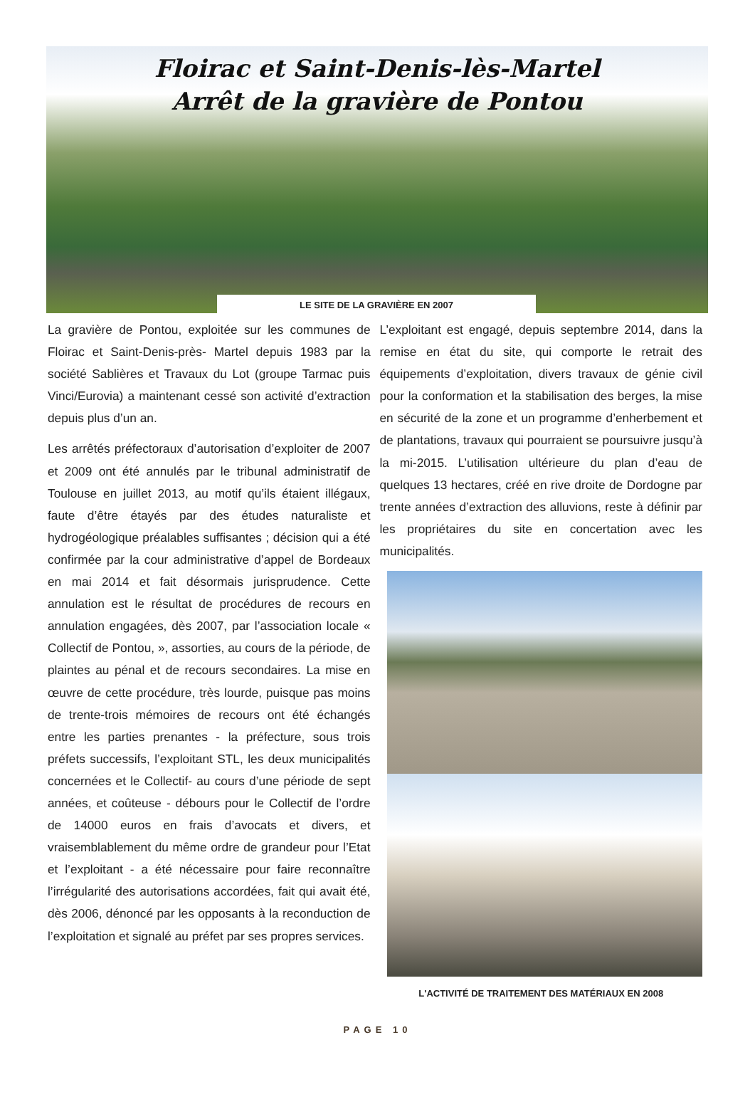Floirac et Saint-Denis-lès-Martel
Arrêt de la gravière de Pontou
LE SITE DE LA GRAVIÈRE EN 2007
La gravière de Pontou, exploitée sur les communes de Floirac et Saint-Denis-près- Martel depuis 1983 par la société Sablières et Travaux du Lot (groupe Tarmac puis Vinci/Eurovia) a maintenant cessé son activité d’extraction depuis plus d’un an.
Les arrêtés préfectoraux d’autorisation d’exploiter de 2007 et 2009 ont été annulés par le tribunal administratif de Toulouse en juillet 2013, au motif qu’ils étaient illégaux, faute d’être étayés par des études naturaliste et hydrogéologique préalables suffisantes ; décision qui a été confirmée par la cour administrative d’appel de Bordeaux en mai 2014 et fait désormais jurisprudence. Cette annulation est le résultat de procédures de recours en annulation engagées, dès 2007, par l’association locale « Collectif de Pontou, », assorties, au cours de la période, de plaintes au pénal et de recours secondaires. La mise en œuvre de cette procédure, très lourde, puisque pas moins de trente-trois mémoires de recours ont été échangés entre les parties prenantes - la préfecture, sous trois préfets successifs, l’exploitant STL, les deux municipalités concernées et le Collectif- au cours d’une période de sept années, et coûteuse - débours pour le Collectif de l’ordre de 14000 euros en frais d’avocats et divers, et vraisemblablement du même ordre de grandeur pour l’Etat et l’exploitant - a été nécessaire pour faire reconnaître l’irrégularité des autorisations accordées, fait qui avait été, dès 2006, dénoncé par les opposants à la reconduction de l’exploitation et signalé au préfet par ses propres services.
L’exploitant est engagé, depuis septembre 2014, dans la remise en état du site, qui comporte le retrait des équipements d’exploitation, divers travaux de génie civil pour la conformation et la stabilisation des berges, la mise en sécurité de la zone et un programme d’enherbement et de plantations, travaux qui pourraient se poursuivre jusqu’à la mi-2015. L’utilisation ultérieure du plan d’eau de quelques 13 hectares, créé en rive droite de Dordogne par trente années d’extraction des alluvions, reste à définir par les propriétaires du site en concertation avec les municipalités.
L'ACTIVITÉ DE TRAITEMENT DES MATÉRIAUX EN 2008
PAGE 10